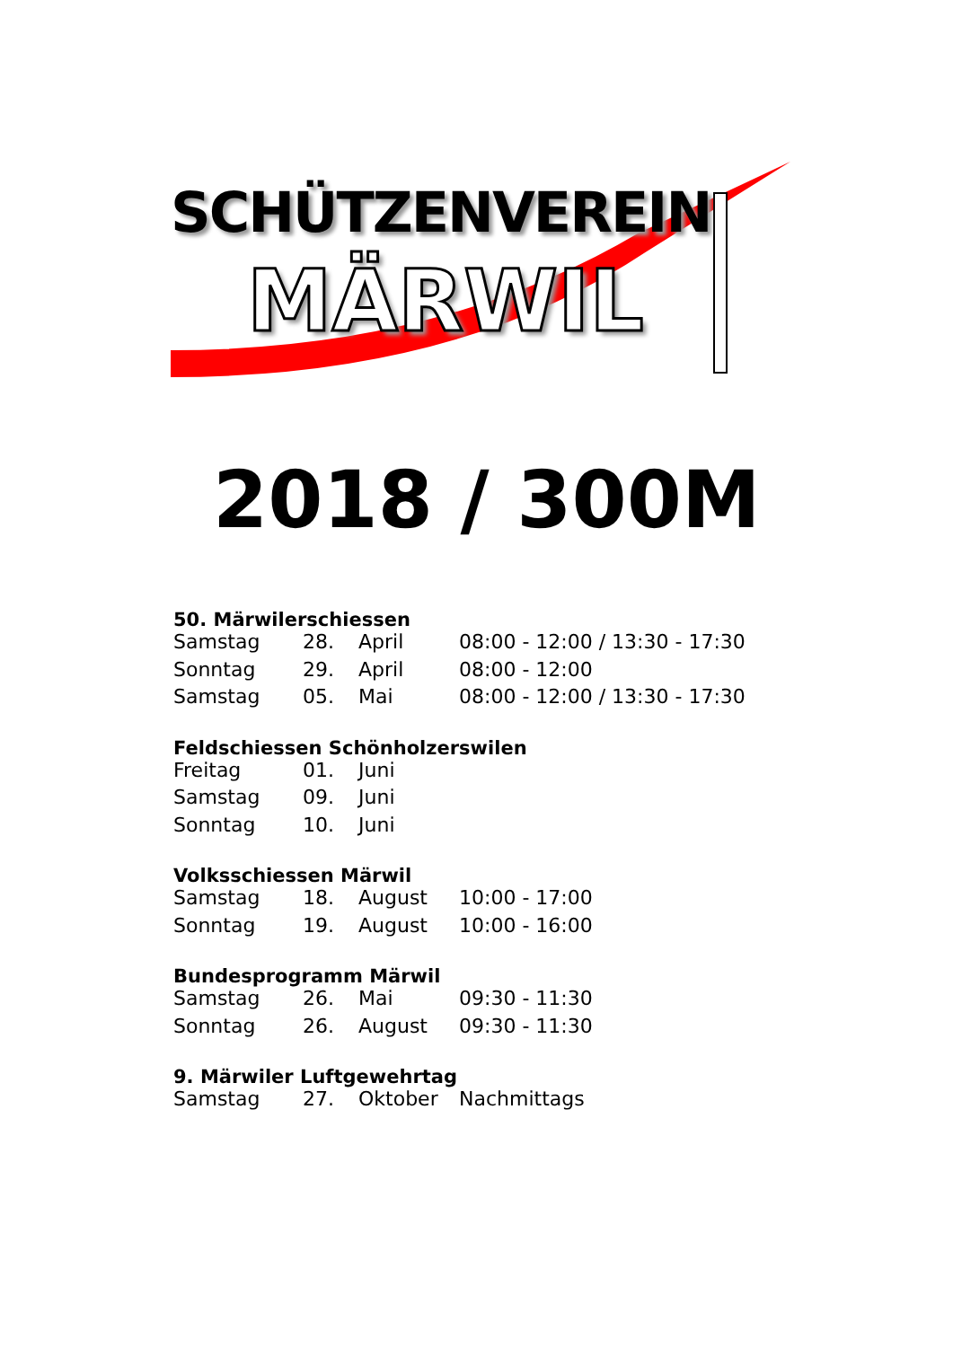SCHÜTZENVEREIN
MÄRWIL
2018 / 300M
50. Märwilerschiessen
| Samstag | 28. | April | 08:00 - 12:00 / 13:30 - 17:30 |
| Sonntag | 29. | April | 08:00 - 12:00 |
| Samstag | 05. | Mai | 08:00 - 12:00 / 13:30 - 17:30 |
Feldschiessen Schönholzerswilen
| Freitag | 01. | Juni | |
| Samstag | 09. | Juni | |
| Sonntag | 10. | Juni | |
Volksschiessen Märwil
| Samstag | 18. | August | 10:00 - 17:00 |
| Sonntag | 19. | August | 10:00 - 16:00 |
Bundesprogramm Märwil
| Samstag | 26. | Mai | 09:30 - 11:30 |
| Sonntag | 26. | August | 09:30 - 11:30 |
9. Märwiler Luftgewehrtag
| Samstag | 27. | Oktober | Nachmittags |